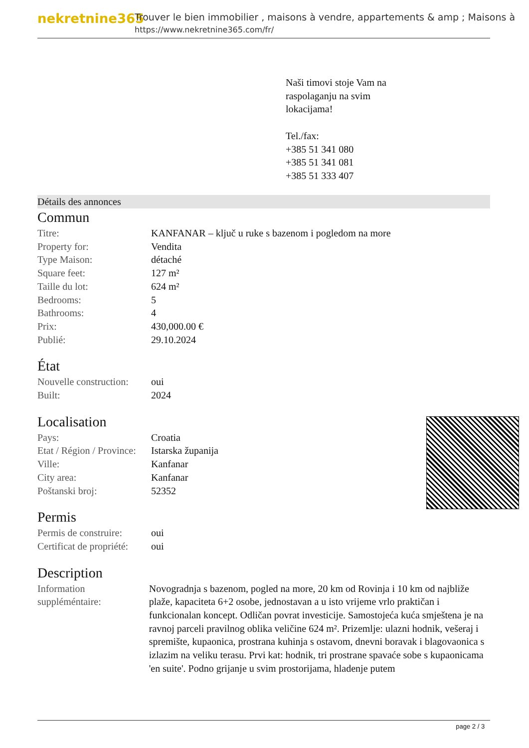nekretnine365
Trouver le bien immobilier , maisons à vendre, appartements & amp ; Maisons à
https://www.nekretnine365.com/fr/
Naši timovi stoje Vam na
raspolaganju na svim
lokacijama!
Tel./fax:
+385 51 341 080
+385 51 341 081
+385 51 333 407
Détails des annonces
Commun
| Titre: | KANFANAR – ključ u ruke s bazenom i pogledom na more |
| Property for: | Vendita |
| Type Maison: | détaché |
| Square feet: | 127 m² |
| Taille du lot: | 624 m² |
| Bedrooms: | 5 |
| Bathrooms: | 4 |
| Prix: | 430,000.00 € |
| Publié: | 29.10.2024 |
État
| Nouvelle construction: | oui |
| Built: | 2024 |
Localisation
| Pays: | Croatia |
| Etat / Région / Province: | Istarska županija |
| Ville: | Kanfanar |
| City area: | Kanfanar |
| Poštanski broj: | 52352 |
Permis
| Permis de construire: | oui |
| Certificat de propriété: | oui |
Description
| Information suppléméntaire: | Novogradnja s bazenom, pogled na more, 20 km od Rovinja i 10 km od najbliže plaže, kapaciteta 6+2 osobe, jednostavan a u isto vrijeme vrlo praktičan i funkcionalan koncept. Odličan povrat investicije. Samostojeća kuća smještena je na ravnoj parceli pravilnog oblika veličine 624 m². Prizemlje: ulazni hodnik, vešeraj i spremište, kupaonica, prostrana kuhinja s ostavom, dnevni boravak i blagovaonica s izlazim na veliku terasu. Prvi kat: hodnik, tri prostrane spavaće sobe s kupaonicama 'en suite'. Podno grijanje u svim prostorijama, hladenje putem |
page 2 / 3